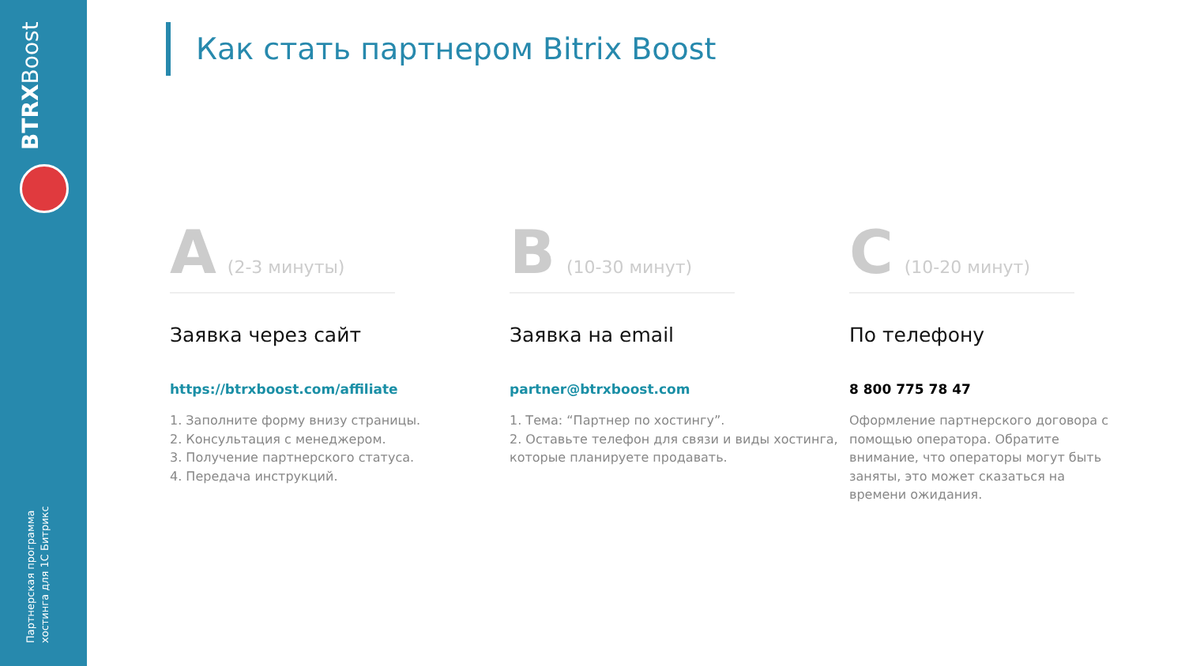BTRXBoost
Партнерская программа
хостинга для 1С Битрикс
Как стать партнером Bitrix Boost
A (2-3 минуты)
Заявка через сайт
https://btrxboost.com/affiliate
1. Заполните форму внизу страницы.
2. Консультация с менеджером.
3. Получение партнерского статуса.
4. Передача инструкций.
B (10-30 минут)
Заявка на email
partner@btrxboost.com
1. Тема: “Партнер по хостингу”.
2. Оставьте телефон для связи и виды хостинга, которые планируете продавать.
C (10-20 минут)
По телефону
8 800 775 78 47
Оформление партнерского договора с помощью оператора. Обратите внимание, что операторы могут быть заняты, это может сказаться на времени ожидания.